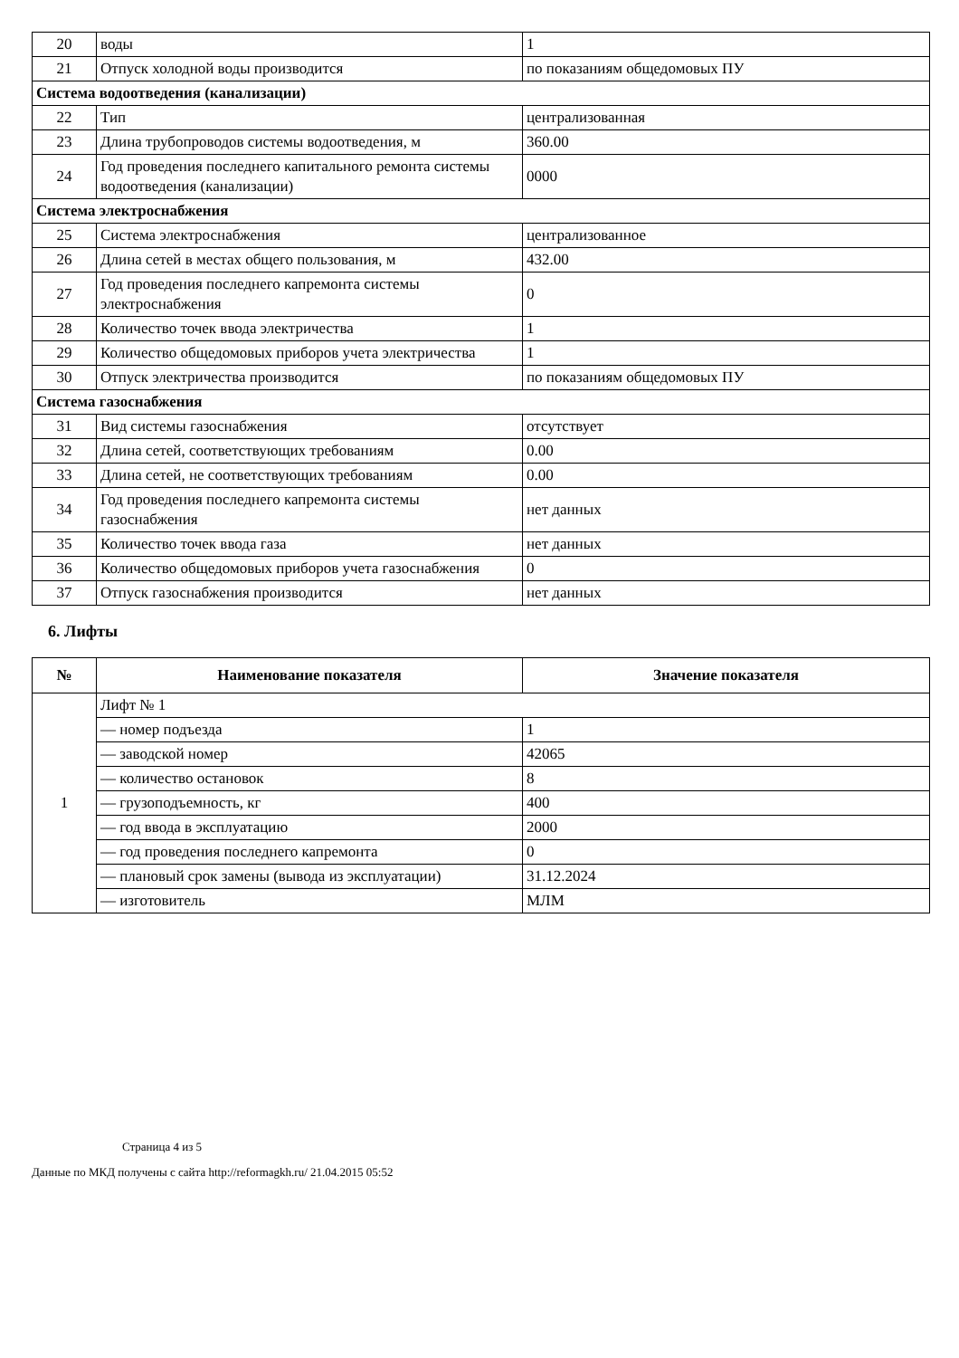| 20 | воды | 1 |
| 21 | Отпуск холодной воды производится | по показаниям общедомовых ПУ |
| Система водоотведения (канализации) | | |
| 22 | Тип | централизованная |
| 23 | Длина трубопроводов системы водоотведения, м | 360.00 |
| 24 | Год проведения последнего капитального ремонта системы водоотведения (канализации) | 0000 |
| Система электроснабжения | | |
| 25 | Система электроснабжения | централизованное |
| 26 | Длина сетей в местах общего пользования, м | 432.00 |
| 27 | Год проведения последнего капремонта системы электроснабжения | 0 |
| 28 | Количество точек ввода электричества | 1 |
| 29 | Количество общедомовых приборов учета электричества | 1 |
| 30 | Отпуск электричества производится | по показаниям общедомовых ПУ |
| Система газоснабжения | | |
| 31 | Вид системы газоснабжения | отсутствует |
| 32 | Длина сетей, соответствующих требованиям | 0.00 |
| 33 | Длина сетей, не соответствующих требованиям | 0.00 |
| 34 | Год проведения последнего капремонта системы газоснабжения | нет данных |
| 35 | Количество точек ввода газа | нет данных |
| 36 | Количество общедомовых приборов учета газоснабжения | 0 |
| 37 | Отпуск газоснабжения производится | нет данных |
6. Лифты
| № | Наименование показателя | Значение показателя |
| --- | --- | --- |
| 1 | Лифт № 1 | |
| | — номер подъезда | 1 |
| | — заводской номер | 42065 |
| | — количество остановок | 8 |
| | — грузоподъемность, кг | 400 |
| | — год ввода в эксплуатацию | 2000 |
| | — год проведения последнего капремонта | 0 |
| | — плановый срок замены (вывода из эксплуатации) | 31.12.2024 |
| | — изготовитель | МЛМ |
Страница 4 из 5
Данные по МКД получены с сайта http://reformagkh.ru/ 21.04.2015 05:52